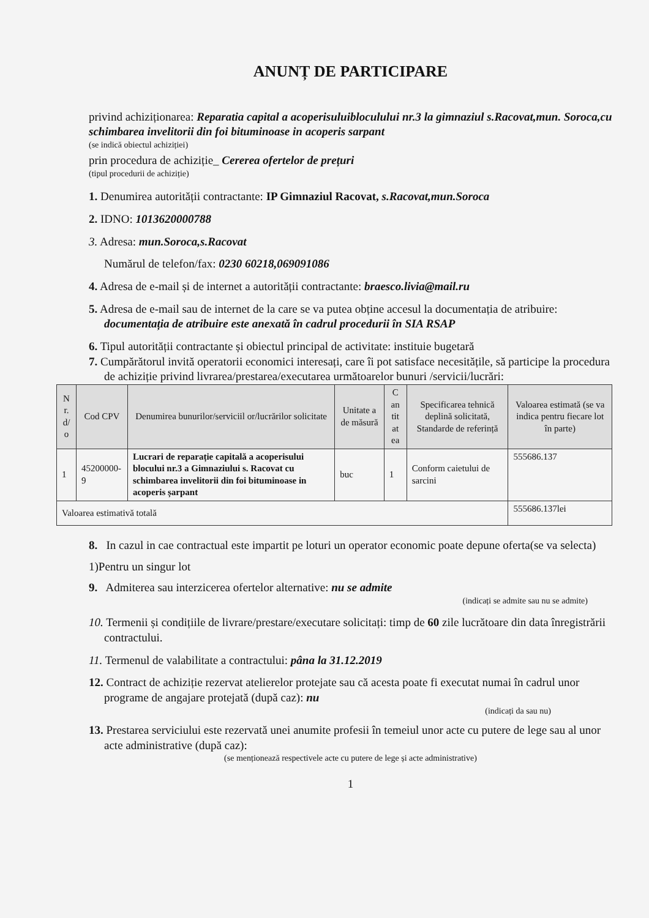ANUNȚ DE PARTICIPARE
privind achiziționarea: Reparatia capital a acoperisuluibloculului nr.3 la gimnaziul s.Racovat,mun. Soroca,cu schimbarea invelitorii din foi bituminoase in acoperis sarpant
(se indică obiectul achiziției)
prin procedura de achiziție_ Cererea ofertelor de prețuri
(tipul procedurii de achiziție)
1. Denumirea autorității contractante: IP Gimnaziul Racovat, s.Racovat,mun.Soroca
2. IDNO: 1013620000788
3. Adresa: mun.Soroca,s.Racovat
Numărul de telefon/fax: 0230 60218,069091086
4. Adresa de e-mail și de internet a autorității contractante: braesco.livia@mail.ru
5. Adresa de e-mail sau de internet de la care se va putea obține accesul la documentația de atribuire: documentația de atribuire este anexată în cadrul procedurii în SIA RSAP
6. Tipul autorității contractante și obiectul principal de activitate: instituie bugetară
7. Cumpărătorul invită operatorii economici interesați, care îi pot satisface necesitățile, să participe la procedura de achiziție privind livrarea/prestarea/executarea următoarelor bunuri /servicii/lucrări:
| N r. d/ o | Cod CPV | Denumirea bunurilor/serviciil or/lucrărilor solicitate | Unitate a de măsură | C an tit at ea | Specificarea tehnică deplină solicitată, Standarde de referință | Valoarea estimată (se va indica pentru fiecare lot în parte) |
| --- | --- | --- | --- | --- | --- | --- |
| 1 | 45200000-9 | Lucrari de reparație capitală a acoperisului blocului nr.3 a Gimnaziului s. Racovat cu schimbarea invelitorii din foi bituminoase in acoperis șarpant | buc | 1 | Conform caietului de sarcini | 555686.137 |
| Valoarea estimativă totală | | | | | | 555686.137lei |
8. In cazul in cae contractual este impartit pe loturi un operator economic poate depune oferta(se va selecta)
1)Pentru un singur lot
9. Admiterea sau interzicerea ofertelor alternative: nu se admite
(indicați se admite sau nu se admite)
10. Termenii și condițiile de livrare/prestare/executare solicitați: timp de 60 zile lucrătoare din data înregistrării contractului.
11. Termenul de valabilitate a contractului: pâna la 31.12.2019
12. Contract de achiziție rezervat atelierelor protejate sau că acesta poate fi executat numai în cadrul unor programe de angajare protejată (după caz): nu
(indicați da sau nu)
13. Prestarea serviciului este rezervată unei anumite profesii în temeiul unor acte cu putere de lege sau al unor acte administrative (după caz):
(se menționează respectivele acte cu putere de lege și acte administrative)
1